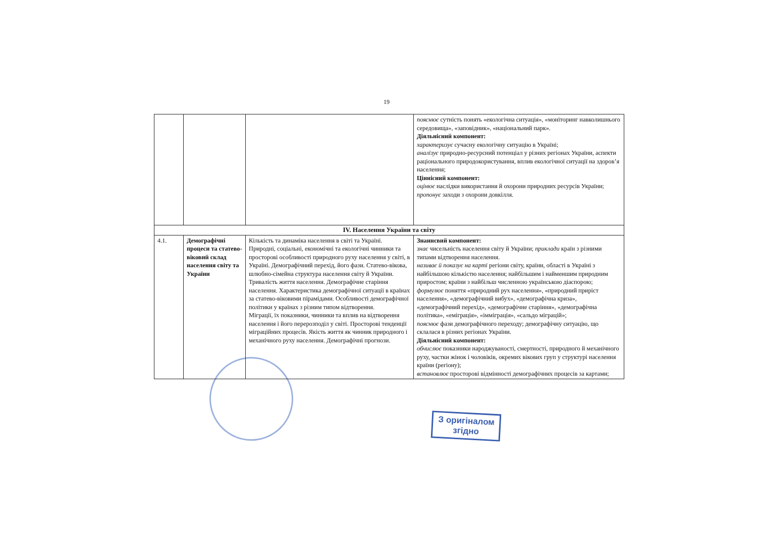19
| | | | пояснює сутність понять «екологічна ситуація», «моніторинг навколишнього середовища», «заповідник», «національний парк». Діяльнісний компонент: характеризує сучасну екологічну ситуацію в Україні; аналізує природно-ресурсний потенціал у різних регіонах України, аспекти раціонального природокористування, вплив екологічної ситуації на здоров’я населення; Ціннісний компонент: оцінює наслідки використання й охорони природних ресурсів України; пропонує заходи з охорони довкілля. |
| IV. Населення України та світу | | | |
| 4.1. | Демографічні процеси та статево-віковий склад населення світу та України | Кількість та динаміка населення в світі та Україні. Природні, соціальні, економічні та екологічні чинники та просторові особливості природного руху населення у світі, в Україні. Демографічний перехід, його фази. Статево-вікова, шлюбно-сімейна структура населення світу й України. Тривалість життя населення. Демографічне старіння населення. Характеристика демографічної ситуації в країнах за статево-віковими пірамідами. Особливості демографічної політики у країнах з різним типом відтворення. Міграції, їх показники, чинники та вплив на відтворення населення і його перерозподіл у світі. Просторові тенденції міграційних процесів. Якість життя як чинник природного і механічного руху населення. Демографічні прогнози. | Знаннєвий компонент: знає чисельність населення світу й України; приклади країн з різними типами відтворення населення. називає й показує на карті регіони світу, країни, області в Україні з найбільшою кількістю населення; найбільшим і найменшим природним приростом; країни з найбільш численною українською діаспорою; формулює поняття «природний рух населення», «природний приріст населення», «демографічний вибух», «демографічна криза», «демографічний перехід», «демографічне старіння», «демографічна політика», «еміграція», «імміграція», «сальдо міграцій»; пояснює фази демографічного переходу; демографічну ситуацію, що склалася в різних регіонах України. Діяльнісний компонент: обчислює показники народжуваності, смертності, природного й механічного руху, частки жінок і чоловіків, окремих вікових груп у структурі населення країни (регіону); встановлює просторові відмінності демографічних процесів за картами; |
З оригіналом
згідно